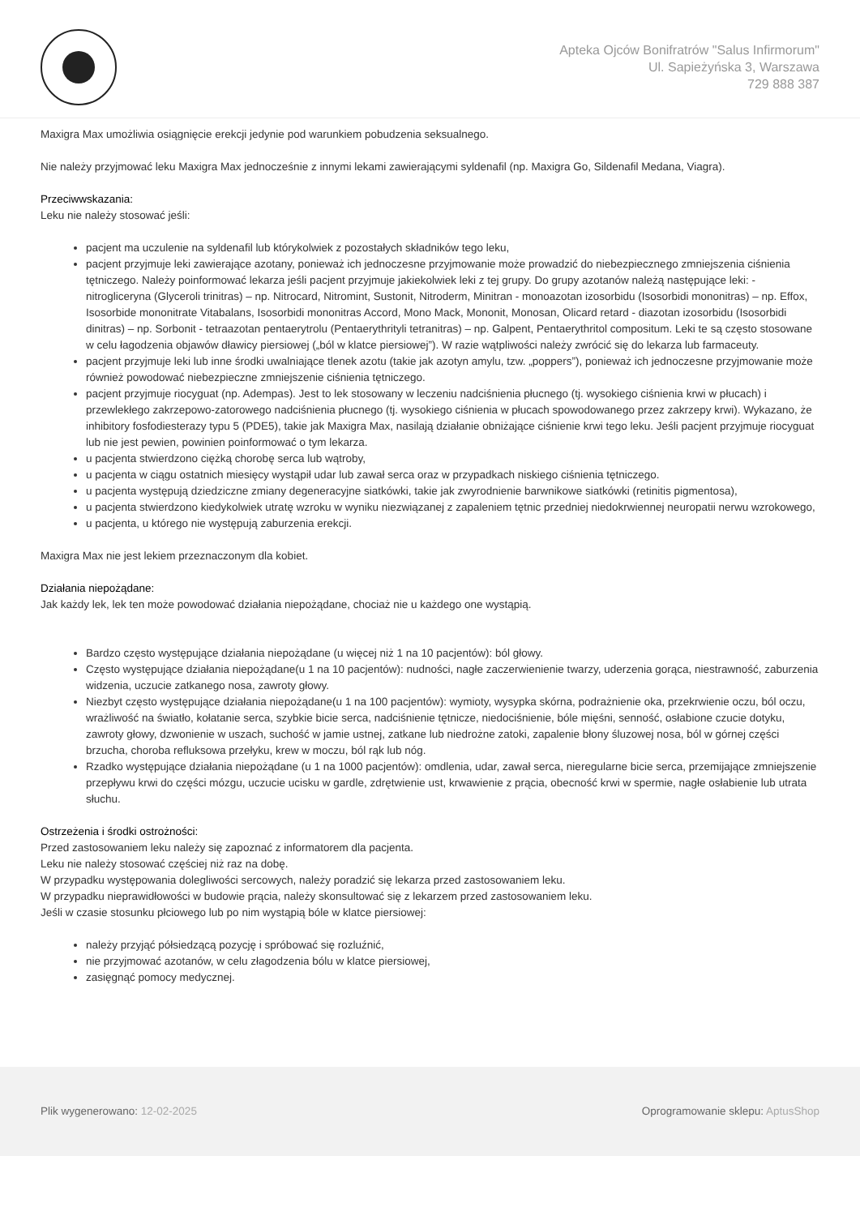Apteka Ojców Bonifratrów "Salus Infirmorum"
Ul. Sapieżyńska 3, Warszawa
729 888 387
Maxigra Max umożliwia osiągnięcie erekcji jedynie pod warunkiem pobudzenia seksualnego.
Nie należy przyjmować leku Maxigra Max jednocześnie z innymi lekami zawierającymi syldenafil (np. Maxigra Go, Sildenafil Medana, Viagra).
Przeciwwskazania:
Leku nie należy stosować jeśli:
pacjent ma uczulenie na syldenafil lub którykolwiek z pozostałych składników tego leku,
pacjent przyjmuje leki zawierające azotany, ponieważ ich jednoczesne przyjmowanie może prowadzić do niebezpiecznego zmniejszenia ciśnienia tętniczego. Należy poinformować lekarza jeśli pacjent przyjmuje jakiekolwiek leki z tej grupy. Do grupy azotanów należą następujące leki: - nitrogliceryna (Glyceroli trinitras) – np. Nitrocard, Nitromint, Sustonit, Nitroderm, Minitran - monoazotan izosorbidu (Isosorbidi mononitras) – np. Effox, Isosorbide mononitrate Vitabalans, Isosorbidi mononitras Accord, Mono Mack, Mononit, Monosan, Olicard retard - diazotan izosorbidu (Isosorbidi dinitras) – np. Sorbonit - tetraazotan pentaerytrolu (Pentaerythrityli tetranitras) – np. Galpent, Pentaerythritol compositum. Leki te są często stosowane w celu łagodzenia objawów dławicy piersiowej („ból w klatce piersiowej”). W razie wątpliwości należy zwrócić się do lekarza lub farmaceuty.
pacjent przyjmuje leki lub inne środki uwalniające tlenek azotu (takie jak azotyn amylu, tzw. „poppers”), ponieważ ich jednoczesne przyjmowanie może również powodować niebezpieczne zmniejszenie ciśnienia tętniczego.
pacjent przyjmuje riocyguat (np. Adempas). Jest to lek stosowany w leczeniu nadciśnienia płucnego (tj. wysokiego ciśnienia krwi w płucach) i przewlekłego zakrzepowo-zatorowego nadciśnienia płucnego (tj. wysokiego ciśnienia w płucach spowodowanego przez zakrzepy krwi). Wykazano, że inhibitory fosfodiesterazy typu 5 (PDE5), takie jak Maxigra Max, nasilają działanie obniżające ciśnienie krwi tego leku. Jeśli pacjent przyjmuje riocyguat lub nie jest pewien, powinien poinformować o tym lekarza.
u pacjenta stwierdzono ciężką chorobę serca lub wątroby,
u pacjenta w ciągu ostatnich miesięcy wystąpił udar lub zawał serca oraz w przypadkach niskiego ciśnienia tętniczego.
u pacjenta występują dziedziczne zmiany degeneracyjne siatkówki, takie jak zwyrodnienie barwnikowe siatkówki (retinitis pigmentosa),
u pacjenta stwierdzono kiedykolwiek utratę wzroku w wyniku niezwiązanej z zapaleniem tętnic przedniej niedokrwiennej neuropatii nerwu wzrokowego,
u pacjenta, u którego nie występują zaburzenia erekcji.
Maxigra Max nie jest lekiem przeznaczonym dla kobiet.
Działania niepożądane:
Jak każdy lek, lek ten może powodować działania niepożądane, chociaż nie u każdego one wystąpią.
Bardzo często występujące działania niepożądane (u więcej niż 1 na 10 pacjentów): ból głowy.
Często występujące działania niepożądane(u 1 na 10 pacjentów): nudności, nagłe zaczerwienienie twarzy, uderzenia gorąca, niestrawność, zaburzenia widzenia, uczucie zatkanego nosa, zawroty głowy.
Niezbyt często występujące działania niepożądane(u 1 na 100 pacjentów): wymioty, wysypka skórna, podrażnienie oka, przekrwienie oczu, ból oczu, wrażliwość na światło, kołatanie serca, szybkie bicie serca, nadciśnienie tętnicze, niedociśnienie, bóle mięśni, senność, osłabione czucie dotyku, zawroty głowy, dzwonienie w uszach, suchość w jamie ustnej, zatkane lub niedrożne zatoki, zapalenie błony śluzowej nosa, ból w górnej części brzucha, choroba refluksowa przełyku, krew w moczu, ból rąk lub nóg.
Rzadko występujące działania niepożądane (u 1 na 1000 pacjentów): omdlenia, udar, zawał serca, nieregularne bicie serca, przemijające zmniejszenie przepływu krwi do części mózgu, uczucie ucisku w gardle, zdrętwienie ust, krwawienie z prącia, obecność krwi w spermie, nagłe osłabienie lub utrata słuchu.
Ostrzeżenia i środki ostrożności:
Przed zastosowaniem leku należy się zapoznać z informatorem dla pacjenta.
Leku nie należy stosować częściej niż raz na dobę.
W przypadku występowania dolegliwości sercowych, należy poradzić się lekarza przed zastosowaniem leku.
W przypadku nieprawidłowości w budowie prącia, należy skonsultować się z lekarzem przed zastosowaniem leku.
Jeśli w czasie stosunku płciowego lub po nim wystąpią bóle w klatce piersiowej:
należy przyjąć półsiedzącą pozycję i spróbować się rozluźnić,
nie przyjmować azotanów, w celu złagodzenia bólu w klatce piersiowej,
zasięgnąć pomocy medycznej.
Plik wygenerowano: 12-02-2025
Oprogramowanie sklepu: AptusShop